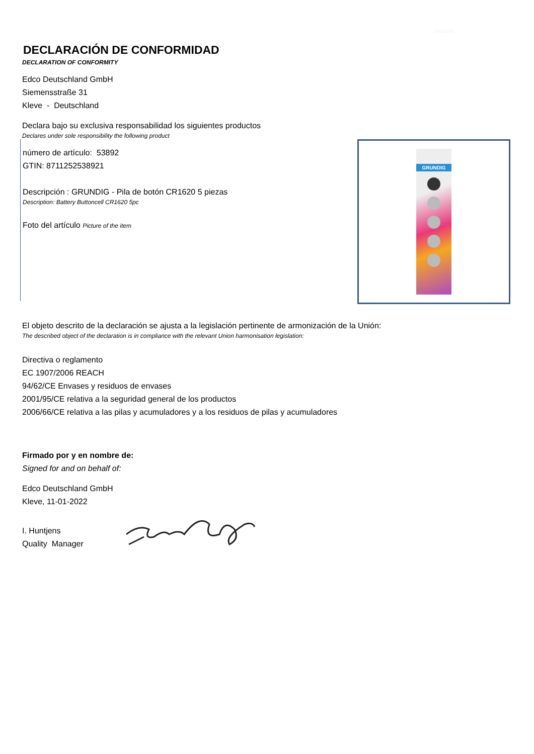Spaans
DECLARACIÓN DE CONFORMIDAD
DECLARATION OF CONFORMITY
Edco Deutschland GmbH
Siemensstraße 31
Kleve - Deutschland
Declara bajo su exclusiva responsabilidad los siguientes productos
Declares under sole responsibility the following product
número de artículo: 53892
GTIN: 8711252538921
Descripción : GRUNDIG - Pila de botón CR1620 5 piezas
Description: Battery Buttoncell CR1620 5pc
Foto del artículo Picture of the item
GRUNDIG
El objeto descrito de la declaración se ajusta a la legislación pertinente de armonización de la Unión:
The described object of the declaration is in compliance with the relevant Union harmonisation legislation:
Directiva o reglamento
EC 1907/2006 REACH
94/62/CE Envases y residuos de envases
2001/95/CE relativa a la seguridad general de los productos
2006/66/CE relativa a las pilas y acumuladores y a los residuos de pilas y acumuladores
Firmado por y en nombre de:
Signed for and on behalf of:
Edco Deutschland GmbH
Kleve, 11-01-2022
I. Huntjens
Quality Manager